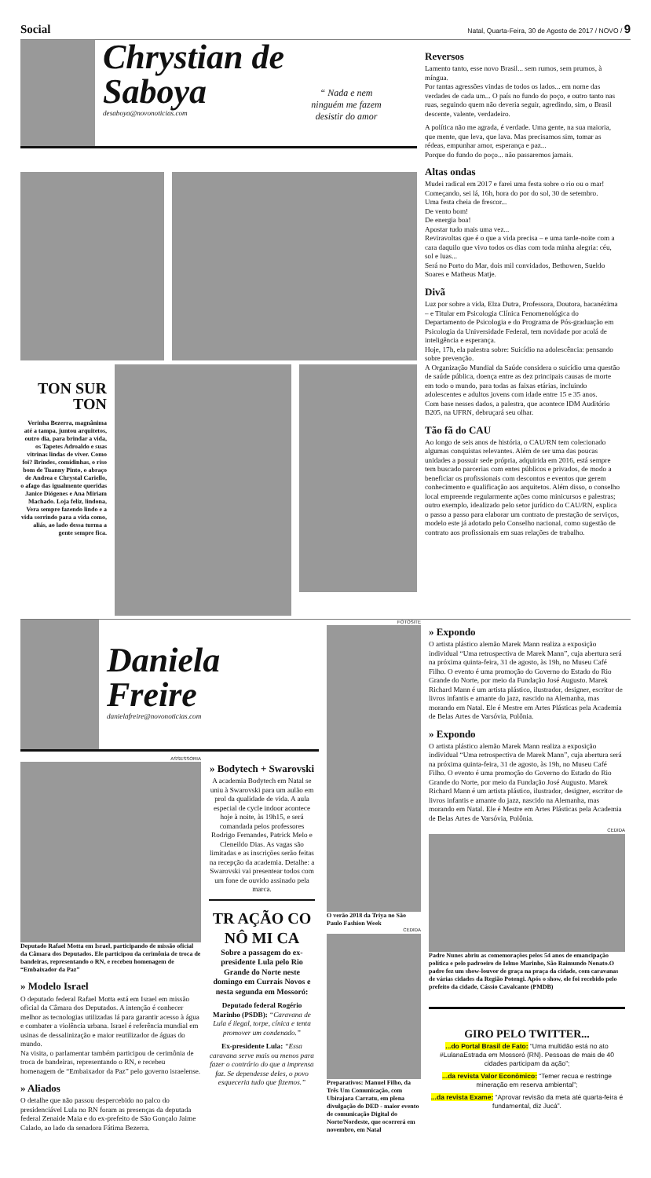Social Natal, Quarta-Feira, 30 de Agosto de 2017 / NOVO / 9
Chrystian de Saboya
desaboya@novonoticias.com
“ Nada e nem ninguém me fazem desistir do amor
TON SUR TON
Verinha Bezerra, magnânima até a tampa, juntou arquitetos, outro dia, para brindar a vida, os Tapetes Adroaldo e suas vitrinas lindas de viver. Como foi? Brindes, comidinhas, o riso bom de Tuanny Pinto, o abraço de Andrea e Chrystal Cariello, o afago das igualmente queridas Janice Diógenes e Ana Miriam Machado. Loja feliz, lindona, Vera sempre fazendo lindo e a vida sorrindo para a vida como, aliás, ao lado dessa turma a gente sempre fica.
Reversos
Lamento tanto, esse novo Brasil... sem rumos, sem prumos, à míngua.
Por tantas agressões vindas de todos os lados... em nome das verdades de cada um... O país no fundo do poço, e outro tanto nas ruas, seguindo quem não deveria seguir, agredindo, sim, o Brasil descente, valente, verdadeiro.
A política não me agrada, é verdade. Uma gente, na sua maioria, que mente, que leva, que lava. Mas precisamos sim, tomar as rédeas, empunhar amor, esperança e paz...
Porque do fundo do poço... não passaremos jamais.
Altas ondas
Mudei radical em 2017 e farei uma festa sobre o rio ou o mar! Começando, sei lá, 16h, hora do por do sol, 30 de setembro.
Uma festa cheia de frescor...
De vento bom!
De energia boa!
Apostar tudo mais uma vez...
Reviravoltas que é o que a vida precisa – e uma tarde-noite com a cara daquilo que vivo todos os dias com toda minha alegria: céu, sol e luas...
Será no Porto do Mar, dois mil convidados, Bethowen, Sueldo Soares e Matheus Matje.
Divã
Luz por sobre a vida, Elza Dutra, Professora, Doutora, bacanézima – e Titular em Psicologia Clínica Fenomenológica do Departamento de Psicologia e do Programa de Pós-graduação em Psicologia da Universidade Federal, tem novidade por acolá de inteligência e esperança.
Hoje, 17h, ela palestra sobre: Suicídio na adolescência: pensando sobre prevenção.
A Organização Mundial da Saúde considera o suicídio uma questão de saúde pública, doença entre as dez principais causas de morte em todo o mundo, para todas as faixas etárias, incluindo adolescentes e adultos jovens com idade entre 15 e 35 anos.
Com base nesses dados, a palestra, que acontece IDM Auditório B205, na UFRN, debruçará seu olhar.
Tão fã do CAU
Ao longo de seis anos de história, o CAU/RN tem colecionado algumas conquistas relevantes. Além de ser uma das poucas unidades a possuir sede própria, adquirida em 2016, está sempre tem buscado parcerias com entes públicos e privados, de modo a beneficiar os profissionais com descontos e eventos que gerem conhecimento e qualificação aos arquitetos. Além disso, o conselho local empreende regularmente ações como minicursos e palestras; outro exemplo, idealizado pelo setor jurídico do CAU/RN, explica o passo a passo para elaborar um contrato de prestação de serviços, modelo este já adotado pelo Conselho nacional, como sugestão de contrato aos profissionais em suas relações de trabalho.
Daniela Freire
danielafreire@novonoticias.com
ASSESSORIA
Deputado Rafael Motta em Israel, participando de missão oficial da Câmara dos Deputados. Ele participou da cerimônia de troca de bandeiras, representando o RN, e recebeu homenagem de “Embaixador da Paz”
» Modelo Israel
O deputado federal Rafael Motta está em Israel em missão oficial da Câmara dos Deputados. A intenção é conhecer melhor as tecnologias utilizadas lá para garantir acesso à água e combater a violência urbana. Israel é referência mundial em usinas de dessalinização e maior reutilizador de águas do mundo.
Na visita, o parlamentar também participou de cerimônia de troca de bandeiras, representando o RN, e recebeu homenagem de “Embaixador da Paz” pelo governo israelense.
» Aliados
O detalhe que não passou despercebido no palco do presidenciável Lula no RN foram as presenças da deputada federal Zenaide Maia e do ex-prefeito de São Gonçalo Jaime Calado, ao lado da senadora Fátima Bezerra.
» Bodytech + Swarovski
A academia Bodytech em Natal se uniu à Swarovski para um aulão em prol da qualidade de vida. A aula especial de cycle indoor acontece hoje à noite, às 19h15, e será comandada pelos professores Rodrigo Fernandes, Patrick Melo e Cleneildo Dias. As vagas são limitadas e as inscrições serão feitas na recepção da academia. Detalhe: a Swarovski vai presentear todos com um fone de ouvido assinado pela marca.
TR AÇÃO CO NÔ MI CA
Sobre a passagem do ex-presidente Lula pelo Rio Grande do Norte neste domingo em Currais Novos e nesta segunda em Mossoró:
Deputado federal Rogério Marinho (PSDB): “Caravana de Lula é ilegal, torpe, cínica e tenta promover um condenado.”
Ex-presidente Lula: “Essa caravana serve mais ou menos para fazer o contrário do que a imprensa faz. Se dependesse deles, o povo esqueceria tudo que fizemos.”
FOTOSITE
O verão 2018 da Triya no São Paulo Fashion Week
CEDIDA
Preparativos: Manuel Filho, da Três Um Comunicação, com Ubirajara Carratu, em plena divulgação do DED - maior evento de comunicação Digital do Norte/Nordeste, que ocorrerá em novembro, em Natal
» Expondo
O artista plástico alemão Marek Mann realiza a exposição individual “Uma retrospectiva de Marek Mann”, cuja abertura será na próxima quinta-feira, 31 de agosto, às 19h, no Museu Café Filho. O evento é uma promoção do Governo do Estado do Rio Grande do Norte, por meio da Fundação José Augusto. Marek Richard Mann é um artista plástico, ilustrador, designer, escritor de livros infantis e amante do jazz, nascido na Alemanha, mas morando em Natal. Ele é Mestre em Artes Plásticas pela Academia de Belas Artes de Varsóvia, Polônia.
» Expondo
O artista plástico alemão Marek Mann realiza a exposição individual “Uma retrospectiva de Marek Mann”, cuja abertura será na próxima quinta-feira, 31 de agosto, às 19h, no Museu Café Filho. O evento é uma promoção do Governo do Estado do Rio Grande do Norte, por meio da Fundação José Augusto. Marek Richard Mann é um artista plástico, ilustrador, designer, escritor de livros infantis e amante do jazz, nascido na Alemanha, mas morando em Natal. Ele é Mestre em Artes Plásticas pela Academia de Belas Artes de Varsóvia, Polônia.
CEDIDA
Padre Nunes abriu as comemorações pelos 54 anos de emancipação política e pelo padroeiro de Ielmo Marinho, São Raimundo Nonato.O padre fez um show-louvor de graça na praça da cidade, com caravanas de várias cidades da Região Potengi. Após o show, ele foi recebido pelo prefeito da cidade, Cássio Cavalcante (PMDB)
GIRO PELO TWITTER...
...do Portal Brasil de Fato: “Uma multidão está no ato #LulanaEstrada em Mossoró (RN). Pessoas de mais de 40 cidades participam da ação”;
...da revista Valor Econômico: “Temer recua e restringe mineração em reserva ambiental”;
...da revista Exame: “Aprovar revisão da meta até quarta-feira é fundamental, diz Jucá”.